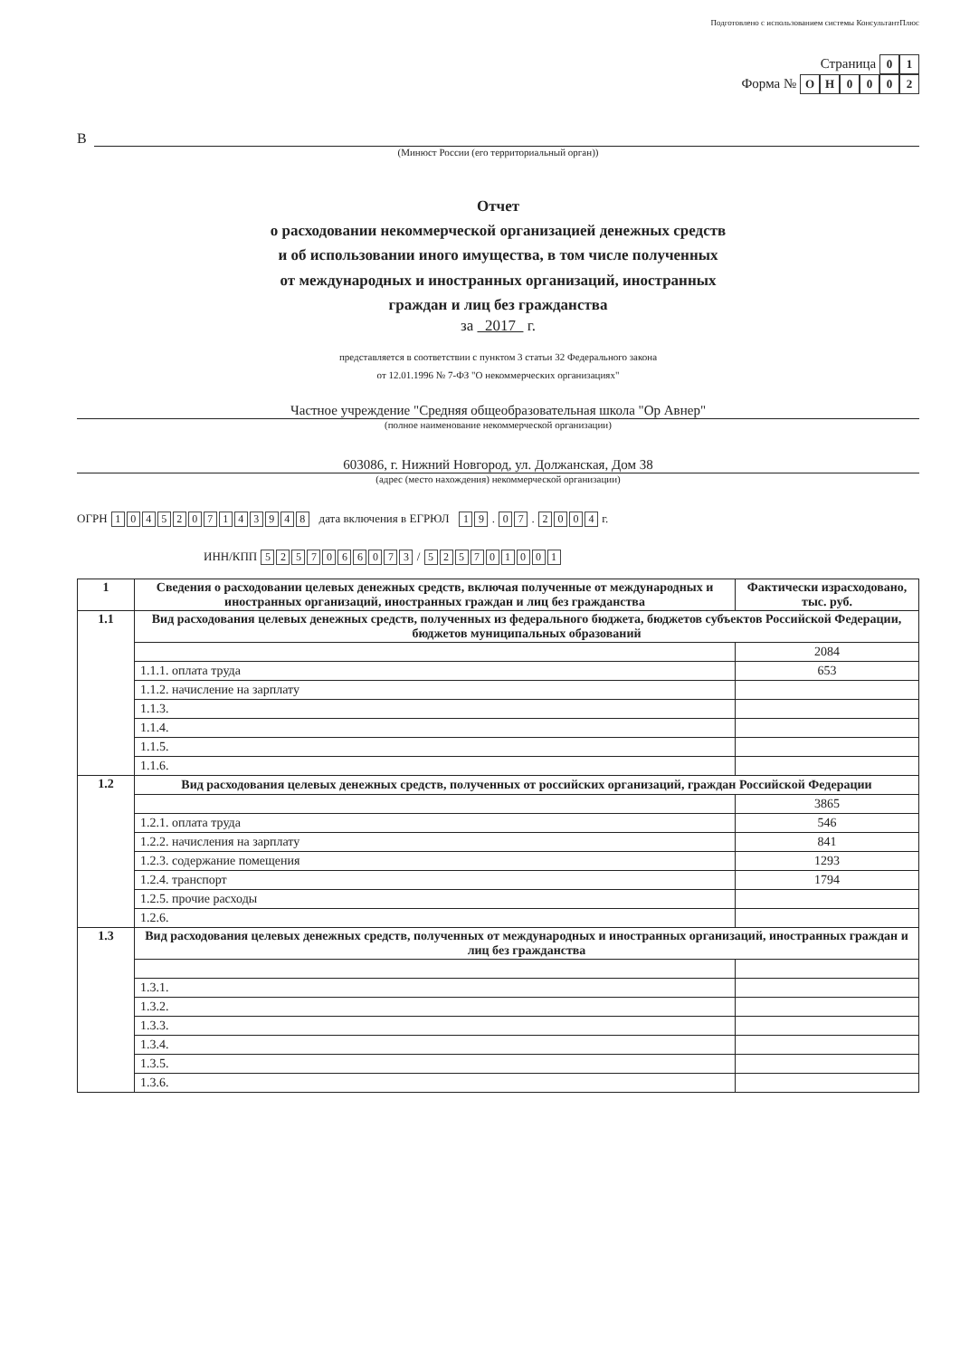Подготовлено с использованием системы КонсультантПлюс
Страница 0 1
Форма № ОН 0002
В
(Минюст России (его территориальный орган))
Отчет
о расходовании некоммерческой организацией денежных средств
и об использовании иного имущества, в том числе полученных
от международных и иностранных организаций, иностранных
граждан и лиц без гражданства
за 2017 г.
представляется в соответствии с пунктом 3 статьи 32 Федерального закона
от 12.01.1996 № 7-ФЗ "О некоммерческих организациях"
Частное учреждение "Средняя общеобразовательная школа "Ор Авнер"
(полное наименование некоммерческой организации)
603086, г. Нижний Новгород, ул. Должанская, Дом 38
(адрес (место нахождения) некоммерческой организации)
ОГРН 1045207143948 дата включения в ЕГРЮЛ 1 9 . 0 7 . 2004 г.
ИНН/КПП 5257066073 / 525701001
| 1 | Сведения о расходовании целевых денежных средств, включая полученные от международных и иностранных организаций, иностранных граждан и лиц без гражданства | Фактически израсходовано, тыс. руб. |
| --- | --- | --- |
| 1.1 | Вид расходования целевых денежных средств, полученных из федерального бюджета, бюджетов субъектов Российской Федерации, бюджетов муниципальных образований | |
| | | 2084 |
| | 1.1.1. оплата труда | 653 |
| | 1.1.2. начисление на зарплату | |
| | 1.1.3. | |
| | 1.1.4. | |
| | 1.1.5. | |
| | 1.1.6. | |
| 1.2 | Вид расходования целевых денежных средств, полученных от российских организаций, граждан Российской Федерации | |
| | | 3865 |
| | 1.2.1. оплата труда | 546 |
| | 1.2.2. начисления на зарплату | 841 |
| | 1.2.3. содержание помещения | 1293 |
| | 1.2.4. транспорт | 1794 |
| | 1.2.5. прочие расходы | |
| | 1.2.6. | |
| 1.3 | Вид расходования целевых денежных средств, полученных от международных и иностранных организаций, иностранных граждан и лиц без гражданства | |
| | 1.3.1. | |
| | 1.3.2. | |
| | 1.3.3. | |
| | 1.3.4. | |
| | 1.3.5. | |
| | 1.3.6. | |